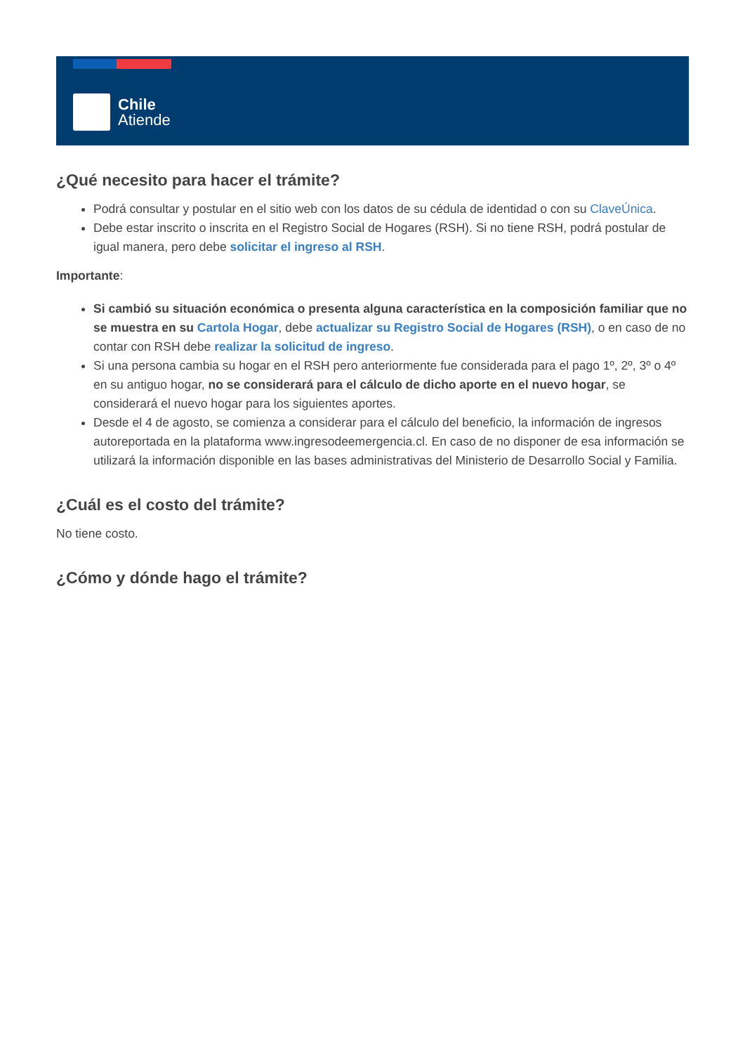Chile
Atiende
¿Qué necesito para hacer el trámite?
Podrá consultar y postular en el sitio web con los datos de su cédula de identidad o con su ClaveÚnica.
Debe estar inscrito o inscrita en el Registro Social de Hogares (RSH). Si no tiene RSH, podrá postular de igual manera, pero debe solicitar el ingreso al RSH.
Importante:
Si cambió su situación económica o presenta alguna característica en la composición familiar que no se muestra en su Cartola Hogar, debe actualizar su Registro Social de Hogares (RSH), o en caso de no contar con RSH debe realizar la solicitud de ingreso.
Si una persona cambia su hogar en el RSH pero anteriormente fue considerada para el pago 1º, 2º, 3º o 4º en su antiguo hogar, no se considerará para el cálculo de dicho aporte en el nuevo hogar, se considerará el nuevo hogar para los siguientes aportes.
Desde el 4 de agosto, se comienza a considerar para el cálculo del beneficio, la información de ingresos autoreportada en la plataforma www.ingresodeemergencia.cl. En caso de no disponer de esa información se utilizará la información disponible en las bases administrativas del Ministerio de Desarrollo Social y Familia.
¿Cuál es el costo del trámite?
No tiene costo.
¿Cómo y dónde hago el trámite?